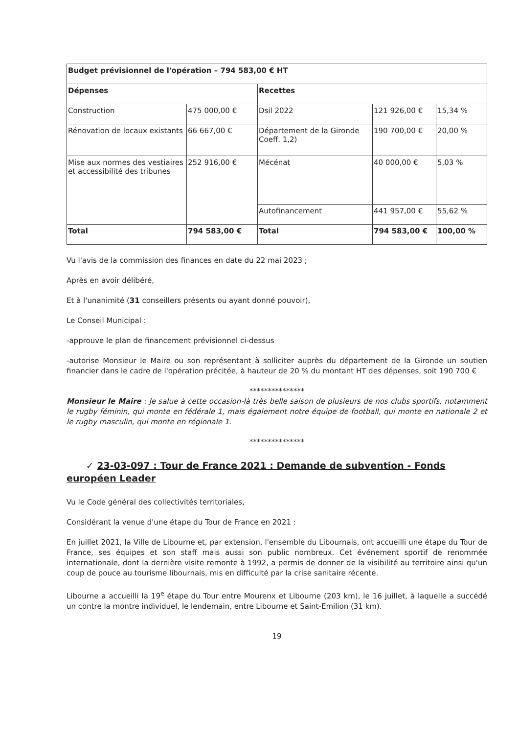| Budget prévisionnel de l'opération – 794 583,00 € HT | | | | |
| Dépenses | | Recettes | | |
| Construction | 475 000,00 € | Dsil 2022 | 121 926,00 € | 15,34 % |
| Rénovation de locaux existants | 66 667,00 € | Département de la Gironde Coeff. 1,2) | 190 700,00 € | 20,00 % |
| Mise aux normes des vestiaires et accessibilité des tribunes | 252 916,00 € | Mécénat | 40 000,00 € | 5,03 % |
| | | Autofinancement | 441 957,00 € | 55,62 % |
| Total | 794 583,00 € | Total | 794 583,00 € | 100,00 % |
Vu l'avis de la commission des finances en date du 22 mai 2023 ;
Après en avoir délibéré,
Et à l'unanimité (31 conseillers présents ou ayant donné pouvoir),
Le Conseil Municipal :
-approuve le plan de financement prévisionnel ci-dessus
-autorise Monsieur le Maire ou son représentant à solliciter auprès du département de la Gironde un soutien financier dans le cadre de l'opération précitée, à hauteur de 20 % du montant HT des dépenses, soit 190 700 €
***************
Monsieur le Maire : Je salue à cette occasion-là très belle saison de plusieurs de nos clubs sportifs, notamment le rugby féminin, qui monte en fédérale 1, mais également notre équipe de football, qui monte en nationale 2 et le rugby masculin, qui monte en régionale 1.
***************
✓ 23-03-097 : Tour de France 2021 : Demande de subvention - Fonds européen Leader
Vu le Code général des collectivités territoriales,
Considérant la venue d'une étape du Tour de France en 2021 :
En juillet 2021, la Ville de Libourne et, par extension, l'ensemble du Libournais, ont accueilli une étape du Tour de France, ses équipes et son staff mais aussi son public nombreux. Cet événement sportif de renommée internationale, dont la dernière visite remonte à 1992, a permis de donner de la visibilité au territoire ainsi qu'un coup de pouce au tourisme libournais, mis en difficulté par la crise sanitaire récente.
Libourne a accueilli la 19<sup>e</sup> étape du Tour entre Mourenx et Libourne (203 km), le 16 juillet, à laquelle a succédé un contre la montre individuel, le lendemain, entre Libourne et Saint-Emilion (31 km).
19